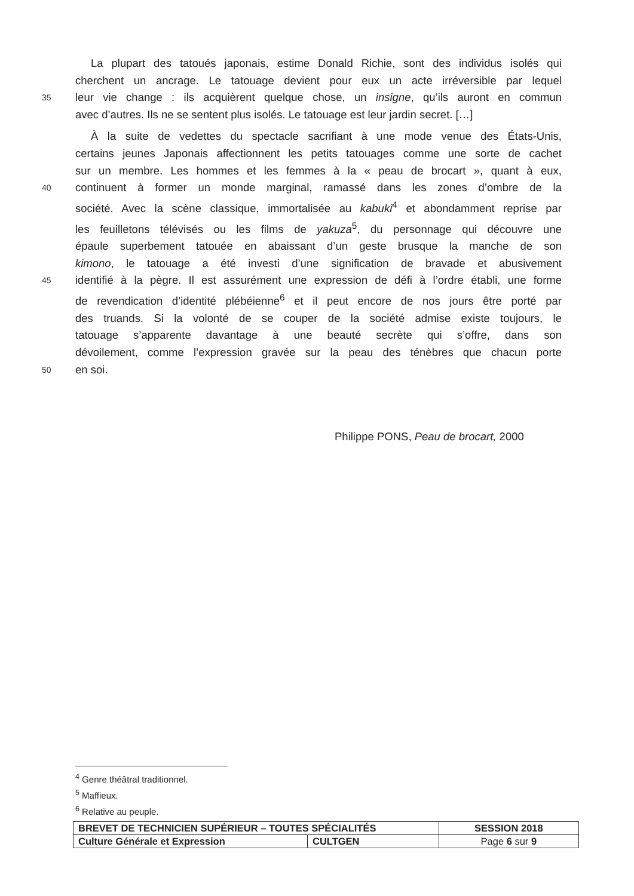La plupart des tatoués japonais, estime Donald Richie, sont des individus isolés qui
cherchent un ancrage. Le tatouage devient pour eux un acte irréversible par lequel
35 leur vie change : ils acquièrent quelque chose, un insigne, qu’ils auront en commun
avec d’autres. Ils ne se sentent plus isolés. Le tatouage est leur jardin secret. […]
À la suite de vedettes du spectacle sacrifiant à une mode venue des États-Unis,
certains jeunes Japonais affectionnent les petits tatouages comme une sorte de cachet
sur un membre. Les hommes et les femmes à la « peau de brocart », quant à eux,
40 continuent à former un monde marginal, ramassé dans les zones d’ombre de la
société. Avec la scène classique, immortalisée au kabuki<sup>4</sup> et abondamment reprise par
les feuilletons télévisés ou les films de yakuza<sup>5</sup>, du personnage qui découvre une
épaule superbement tatouée en abaissant d’un geste brusque la manche de son
kimono, le tatouage a été investi d’une signification de bravade et abusivement
45 identifié à la pègre. Il est assurément une expression de défi à l’ordre établi, une forme
de revendication d’identité plébéienne<sup>6</sup> et il peut encore de nos jours être porté par
des truands. Si la volonté de se couper de la société admise existe toujours, le
tatouage s’apparente davantage à une beauté secrète qui s’offre, dans son
dévoilement, comme l’expression gravée sur la peau des ténèbres que chacun porte
50 en soi.
Philippe PONS, Peau de brocart, 2000
<sup>4</sup> Genre théâtral traditionnel.
<sup>5</sup> Maffieux.
<sup>6</sup> Relative au peuple.
| BREVET DE TECHNICIEN SUPÉRIEUR – TOUTES SPÉCIALITÉS | | SESSION 2018 |
| Culture Générale et Expression | CULTGEN | Page 6 sur 9 |